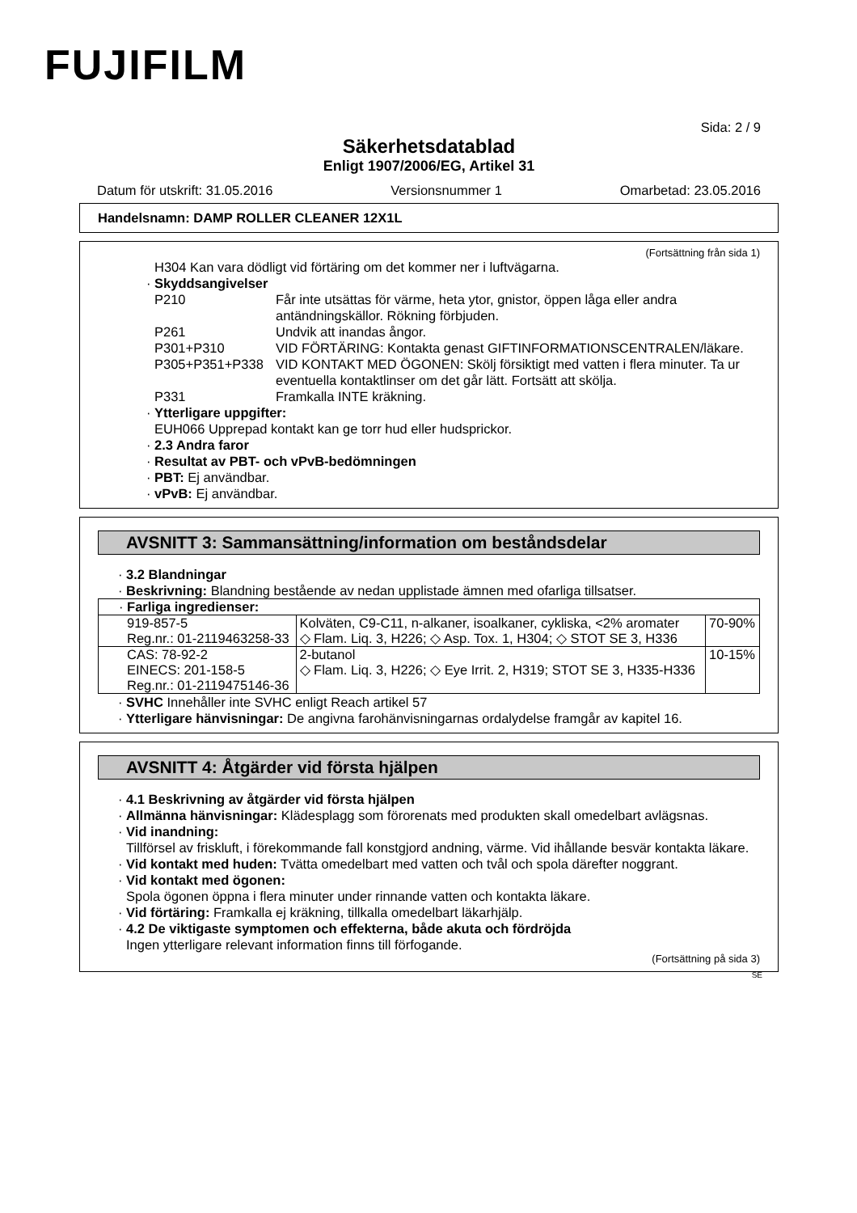FUJIFILM
Sida: 2 / 9
Säkerhetsdatablad
Enligt 1907/2006/EG, Artikel 31
Datum för utskrift: 31.05.2016 Versionsnummer 1 Omarbetad: 23.05.2016
Handelsnamn: DAMP ROLLER CLEANER 12X1L
(Fortsättning från sida 1)
H304 Kan vara dödligt vid förtäring om det kommer ner i luftvägarna.
· Skyddsangivelser
P210 Får inte utsättas för värme, heta ytor, gnistor, öppen låga eller andra antändningskällor. Rökning förbjuden.
P261 Undvik att inandas ångor.
P301+P310 VID FÖRTÄRING: Kontakta genast GIFTINFORMATIONSCENTRALEN/läkare.
P305+P351+P338 VID KONTAKT MED ÖGONEN: Skölj försiktigt med vatten i flera minuter. Ta ur eventuella kontaktlinser om det går lätt. Fortsätt att skölja.
P331 Framkalla INTE kräkning.
· Ytterligare uppgifter:
EUH066 Upprepad kontakt kan ge torr hud eller hudsprickor.
· 2.3 Andra faror
· Resultat av PBT- och vPvB-bedömningen
· PBT: Ej användbar.
· vPvB: Ej användbar.
AVSNITT 3: Sammansättning/information om beståndsdelar
· 3.2 Blandningar
· Beskrivning: Blandning bestående av nedan upplistade ämnen med ofarliga tillsatser.
| · Farliga ingredienser: | | |
| 919-857-5 Reg.nr.: 01-2119463258-33 | Kolväten, C9-C11, n-alkaner, isoalkaner, cykliska, <2% aromater ◇ Flam. Liq. 3, H226; ◇ Asp. Tox. 1, H304; ◇ STOT SE 3, H336 | 70-90% |
| CAS: 78-92-2 EINECS: 201-158-5 Reg.nr.: 01-2119475146-36 | 2-butanol ◇ Flam. Liq. 3, H226; ◇ Eye Irrit. 2, H319; STOT SE 3, H335-H336 | 10-15% |
· SVHC Innehåller inte SVHC enligt Reach artikel 57
· Ytterligare hänvisningar: De angivna farohänvisningarnas ordalydelse framgår av kapitel 16.
AVSNITT 4: Åtgärder vid första hjälpen
· 4.1 Beskrivning av åtgärder vid första hjälpen
· Allmänna hänvisningar: Klädesplagg som förorenats med produkten skall omedelbart avlägsnas.
· Vid inandning:
Tillförsel av friskluft, i förekommande fall konstgjord andning, värme. Vid ihållande besvär kontakta läkare.
· Vid kontakt med huden: Tvätta omedelbart med vatten och tvål och spola därefter noggrant.
· Vid kontakt med ögonen:
Spola ögonen öppna i flera minuter under rinnande vatten och kontakta läkare.
· Vid förtäring: Framkalla ej kräkning, tillkalla omedelbart läkarhjälp.
· 4.2 De viktigaste symptomen och effekterna, både akuta och fördröjda
Ingen ytterligare relevant information finns till förfogande.
(Fortsättning på sida 3)
SE